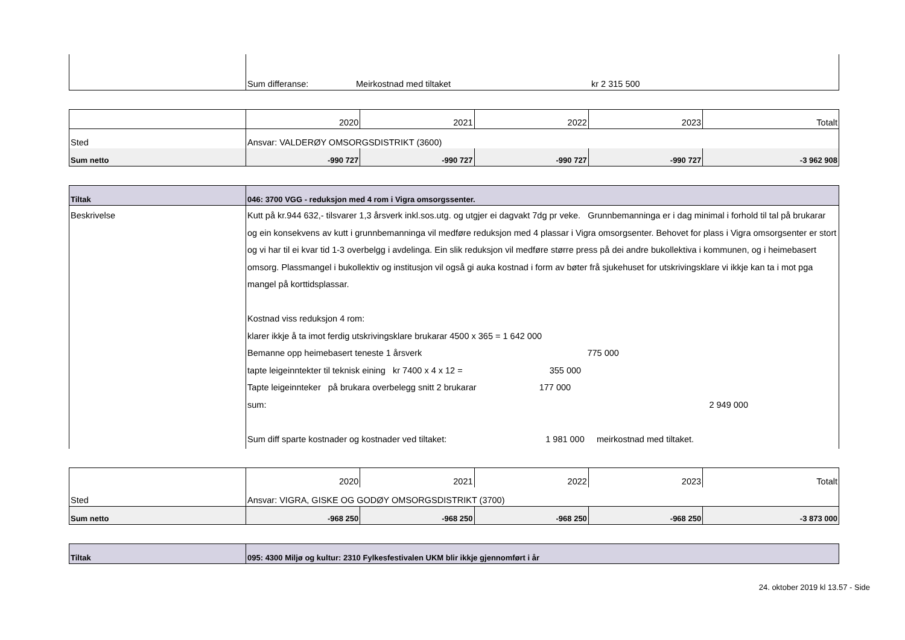| | Sum differanse: Meirkostnad med tiltaket kr 2 315 500 |
| | 2020 | 2021 | 2022 | 2023 | Totalt |
| Sted | Ansvar: VALDERØY OMSORGSDISTRIKT (3600) | | | | |
| Sum netto | -990 727 | -990 727 | -990 727 | -990 727 | -3 962 908 |
| Tiltak | 046: 3700 VGG - reduksjon med 4 rom i Vigra omsorgssenter. |
| Beskrivelse | Kutt på kr.944 632,- tilsvarer 1,3 årsverk inkl.sos.utg. og utgjer ei dagvakt 7dg pr veke. Grunnbemanninga er i dag minimal i forhold til tal på brukarar og ein konsekvens av kutt i grunnbemanninga vil medføre reduksjon med 4 plassar i Vigra omsorgsenter. Behovet for plass i Vigra omsorgsenter er stort og vi har til ei kvar tid 1-3 overbelgg i avdelinga. Ein slik reduksjon vil medføre større press på dei andre bukollektiva i kommunen, og i heimebasert omsorg. Plassmangel i bukollektiv og institusjon vil også gi auka kostnad i form av bøter frå sjukehuset for utskrivingsklare vi ikkje kan ta i mot pga mangel på korttidsplassar. Kostnad viss reduksjon 4 rom: klarer ikkje å ta imot ferdig utskrivingsklare brukarar 4500 x 365 = 1 642 000 Bemanne opp heimebasert teneste 1 årsverk 775 000 tapte leigeinntekter til teknisk eining kr 7400 x 4 x 12 = 355 000 Tapte leigeinnteker på brukara overbelegg snitt 2 brukarar 177 000 sum: 2 949 000 Sum diff sparte kostnader og kostnader ved tiltaket: 1 981 000 meirkostnad med tiltaket. |
| | 2020 | 2021 | 2022 | 2023 | Totalt |
| Sted | Ansvar: VIGRA, GISKE OG GODØY OMSORGSDISTRIKT (3700) | | | | |
| Sum netto | -968 250 | -968 250 | -968 250 | -968 250 | -3 873 000 |
| Tiltak | 095: 4300 Miljø og kultur: 2310 Fylkesfestivalen UKM blir ikkje gjennomført i år |
24. oktober 2019 kl 13.57 - Side